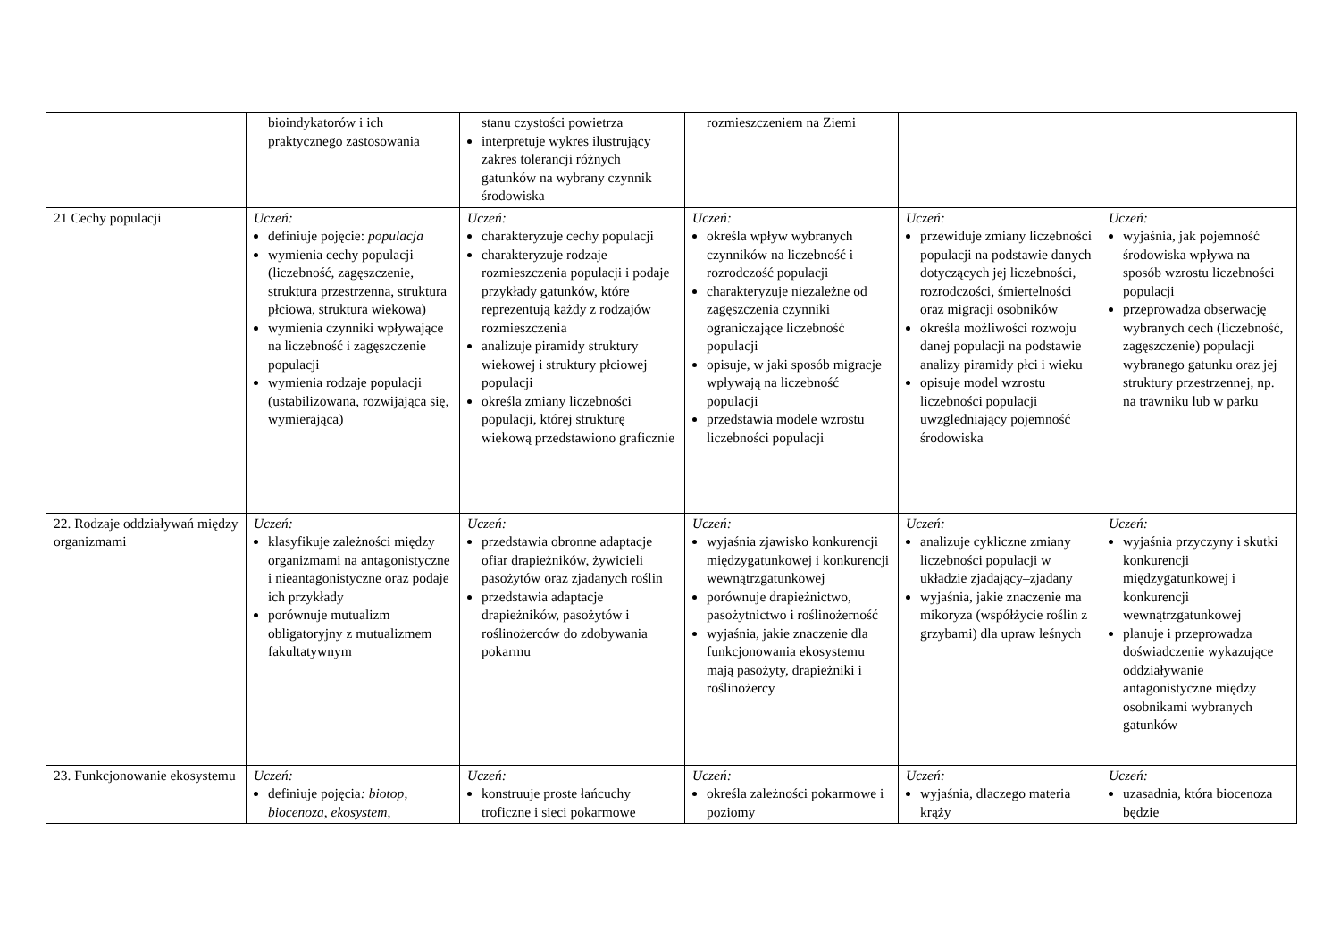| | bioindykatorów i ich praktycznego zastosowania | stanu czystości powietrza interpretuje wykres ilustrujący zakres tolerancji różnych gatunków na wybrany czynnik środowiska | rozmieszczeniem na Ziemi | | |
| 21 Cechy populacji | Uczeń: definiuje pojęcie: populacja wymienia cechy populacji (liczebność, zagęszczenie, struktura przestrzenna, struktura płciowa, struktura wiekowa) wymienia czynniki wpływające na liczebność i zagęszczenie populacji wymienia rodzaje populacji (ustabilizowana, rozwijająca się, wymierająca) | Uczeń: charakteryzuje cechy populacji charakteryzuje rodzaje rozmieszczenia populacji i podaje przykłady gatunków, które reprezentują każdy z rodzajów rozmieszczenia analizuje piramidy struktury wiekowej i struktury płciowej populacji określa zmiany liczebności populacji, której strukturę wiekową przedstawiono graficznie | Uczeń: określa wpływ wybranych czynników na liczebność i rozrodczość populacji charakteryzuje niezależne od zagęszczenia czynniki ograniczające liczebność populacji opisuje, w jaki sposób migracje wpływają na liczebność populacji przedstawia modele wzrostu liczebności populacji | Uczeń: przewiduje zmiany liczebności populacji na podstawie danych dotyczących jej liczebności, rozrodczości, śmiertelności oraz migracji osobników określa możliwości rozwoju danej populacji na podstawie analizy piramidy płci i wieku opisuje model wzrostu liczebności populacji uwzgledniający pojemność środowiska | Uczeń: wyjaśnia, jak pojemność środowiska wpływa na sposób wzrostu liczebności populacji przeprowadza obserwację wybranych cech (liczebność, zagęszczenie) populacji wybranego gatunku oraz jej struktury przestrzennej, np. na trawniku lub w parku |
| 22. Rodzaje oddziaływań między organizmami | Uczeń: klasyfikuje zależności między organizmami na antagonistyczne i nieantagonistyczne oraz podaje ich przykłady porównuje mutualizm obligatoryjny z mutualizmem fakultatywnym | Uczeń: przedstawia obronne adaptacje ofiar drapieżników, żywicieli pasożytów oraz zjadanych roślin przedstawia adaptacje drapieżników, pasożytów i roślinożerców do zdobywania pokarmu | Uczeń: wyjaśnia zjawisko konkurencji międzygatunkowej i konkurencji wewnątrzgatunkowej porównuje drapieżnictwo, pasożytnictwo i roślinożerność wyjaśnia, jakie znaczenie dla funkcjonowania ekosystemu mają pasożyty, drapieżniki i roślinożercy | Uczeń: analizuje cykliczne zmiany liczebności populacji w układzie zjadający–zjadany wyjaśnia, jakie znaczenie ma mikoryza (współżycie roślin z grzybami) dla upraw leśnych | Uczeń: wyjaśnia przyczyny i skutki konkurencji międzygatunkowej i konkurencji wewnątrzgatunkowej planuje i przeprowadza doświadczenie wykazujące oddziaływanie antagonistyczne między osobnikami wybranych gatunków |
| 23. Funkcjonowanie ekosystemu | Uczeń: definiuje pojęcia : biotop , biocenoza , ekosystem , | Uczeń: konstruuje proste łańcuchy troficzne i sieci pokarmowe | Uczeń: określa zależności pokarmowe i poziomy | Uczeń: wyjaśnia, dlaczego materia krąży | Uczeń: uzasadnia, która biocenoza będzie |